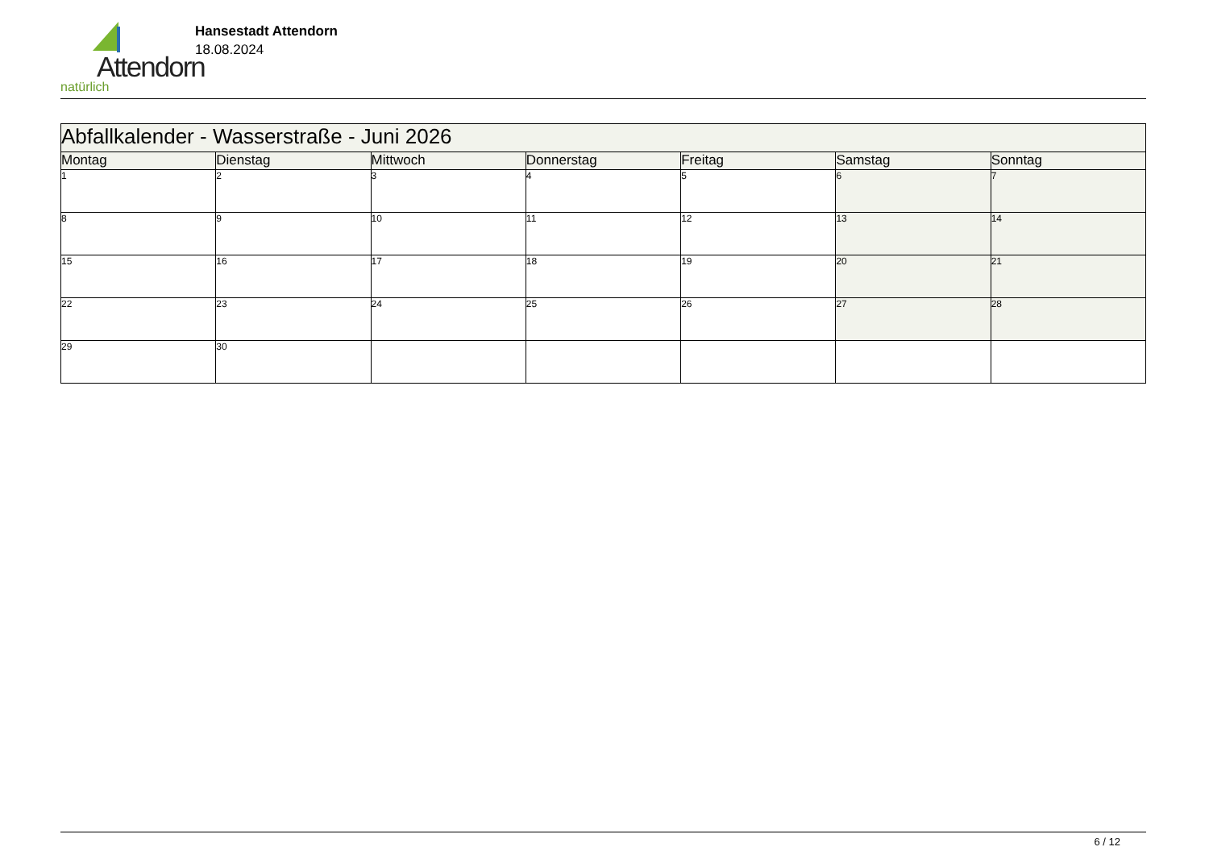Attendorn
natürlich
Hansestadt Attendorn
18.08.2024
| Abfallkalender - Wasserstraße - Juni 2026 | | | | | | |
| Montag | Dienstag | Mittwoch | Donnerstag | Freitag | Samstag | Sonntag |
| 1 | 2 | 3 | 4 | 5 | 6 | 7 |
| 8 | 9 | 10 | 11 | 12 | 13 | 14 |
| 15 | 16 | 17 | 18 | 19 | 20 | 21 |
| 22 | 23 | 24 | 25 | 26 | 27 | 28 |
| 29 | 30 | | | | | |
6 / 12